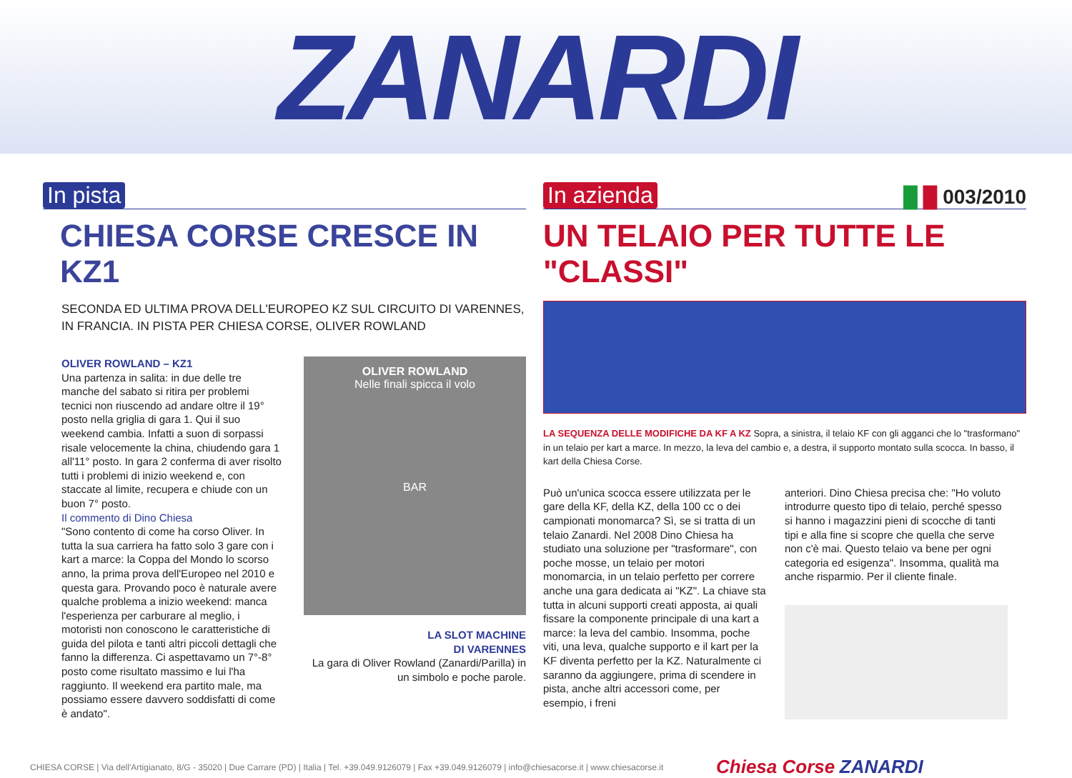ZANARDI
In pista
CHIESA CORSE CRESCE IN KZ1
SECONDA ED ULTIMA PROVA DELL'EUROPEO KZ SUL CIRCUITO DI VARENNES, IN FRANCIA. IN PISTA PER CHIESA CORSE, OLIVER ROWLAND
OLIVER ROWLAND – KZ1
Una partenza in salita: in due delle tre manche del sabato si ritira per problemi tecnici non riuscendo ad andare oltre il 19° posto nella griglia di gara 1. Qui il suo weekend cambia. Infatti a suon di sorpassi risale velocemente la china, chiudendo gara 1 all'11° posto. In gara 2 conferma di aver risolto tutti i problemi di inizio weekend e, con staccate al limite, recupera e chiude con un buon 7° posto.
Il commento di Dino Chiesa
"Sono contento di come ha corso Oliver. In tutta la sua carriera ha fatto solo 3 gare con i kart a marce: la Coppa del Mondo lo scorso anno, la prima prova dell'Europeo nel 2010 e questa gara. Provando poco è naturale avere qualche problema a inizio weekend: manca l'esperienza per carburare al meglio, i motoristi non conoscono le caratteristiche di guida del pilota e tanti altri piccoli dettagli che fanno la differenza. Ci aspettavamo un 7°-8° posto come risultato massimo e lui l'ha raggiunto. Il weekend era partito male, ma possiamo essere davvero soddisfatti di come è andato".
OLIVER ROWLAND
Nelle finali spicca il volo
BAR
LA SLOT MACHINE
DI VARENNES
La gara di Oliver Rowland (Zanardi/Parilla) in un simbolo e poche parole.
In azienda █ █ 003/2010
UN TELAIO PER TUTTE LE "CLASSI"
LA SEQUENZA DELLE MODIFICHE DA KF A KZ Sopra, a sinistra, il telaio KF con gli agganci che lo "trasformano" in un telaio per kart a marce. In mezzo, la leva del cambio e, a destra, il supporto montato sulla scocca. In basso, il kart della Chiesa Corse.
Può un'unica scocca essere utilizzata per le gare della KF, della KZ, della 100 cc o dei campionati monomarca? Sì, se si tratta di un telaio Zanardi. Nel 2008 Dino Chiesa ha studiato una soluzione per "trasformare", con poche mosse, un telaio per motori monomarcia, in un telaio perfetto per correre anche una gara dedicata ai "KZ". La chiave sta tutta in alcuni supporti creati apposta, ai quali fissare la componente principale di una kart a marce: la leva del cambio. Insomma, poche viti, una leva, qualche supporto e il kart per la KF diventa perfetto per la KZ. Naturalmente ci saranno da aggiungere, prima di scendere in pista, anche altri accessori come, per esempio, i freni
anteriori. Dino Chiesa precisa che: "Ho voluto introdurre questo tipo di telaio, perché spesso si hanno i magazzini pieni di scocche di tanti tipi e alla fine si scopre che quella che serve non c'è mai. Questo telaio va bene per ogni categoria ed esigenza". Insomma, qualità ma anche risparmio. Per il cliente finale.
CHIESA CORSE | Via dell'Artigianato, 8/G - 35020 | Due Carrare (PD) | Italia | Tel. +39.049.9126079 | Fax +39.049.9126079 | info@chiesacorse.it | www.chiesacorse.it Chiesa Corse ZANARDI